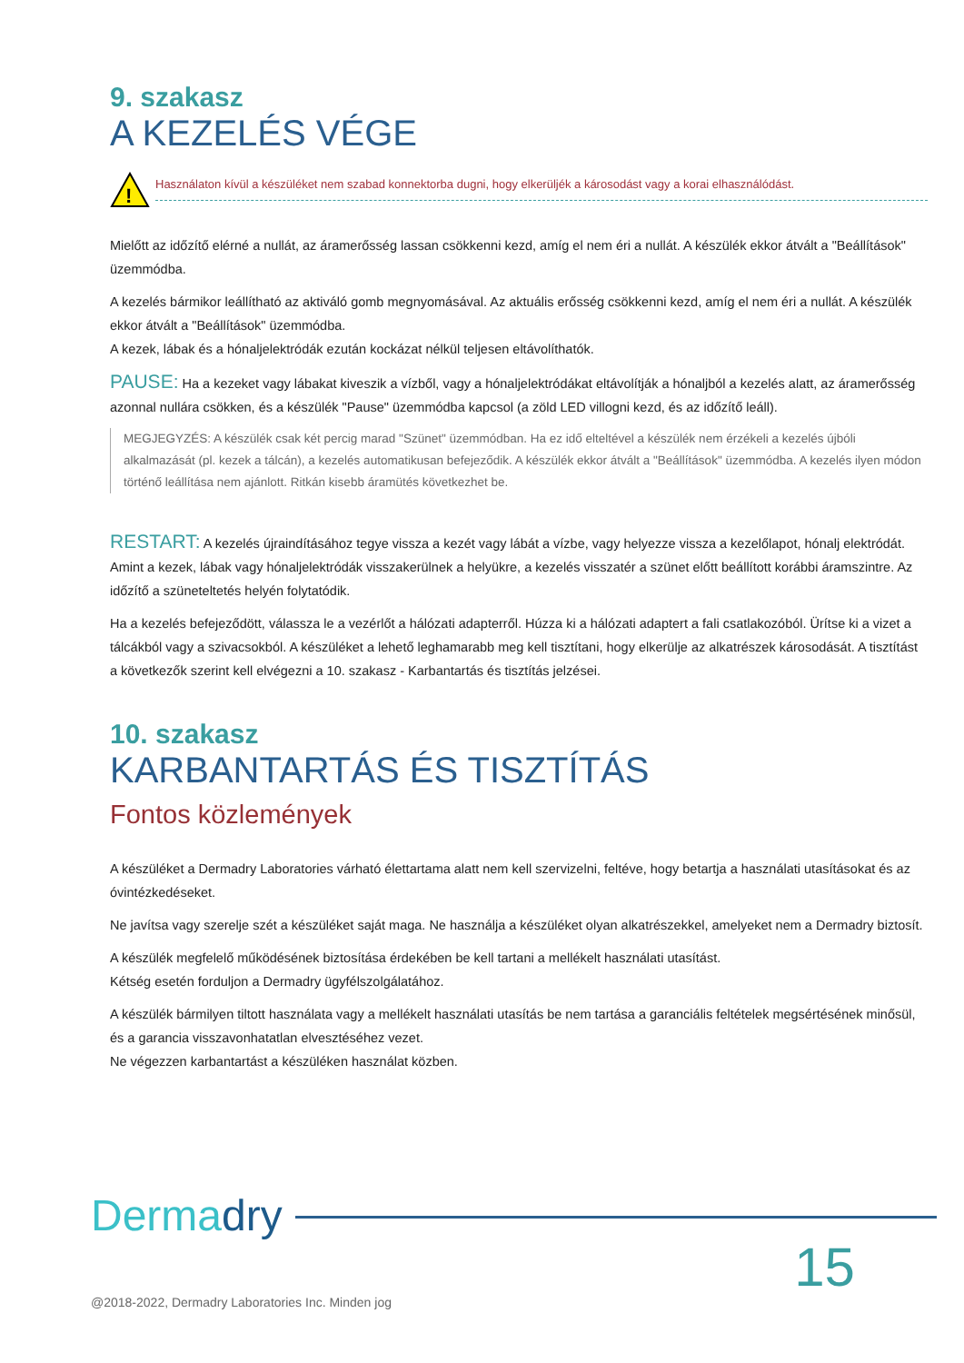9. szakasz
A KEZELÉS VÉGE
!
Használaton kívül a készüléket nem szabad konnektorba dugni, hogy elkerüljék a károsodást vagy a korai elhasználódást.
Mielőtt az időzítő elérné a nullát, az áramerősség lassan csökkenni kezd, amíg el nem éri a nullát. A készülék ekkor átvált a "Beállítások" üzemmódba.
A kezelés bármikor leállítható az aktiváló gomb megnyomásával. Az aktuális erősség csökkenni kezd, amíg el nem éri a nullát. A készülék ekkor átvált a "Beállítások" üzemmódba.
A kezek, lábak és a hónaljelektródák ezután kockázat nélkül teljesen eltávolíthatók.
PAUSE: Ha a kezeket vagy lábakat kiveszik a vízből, vagy a hónaljelektródákat eltávolítják a hónaljból a kezelés alatt, az áramerősség azonnal nullára csökken, és a készülék "Pause" üzemmódba kapcsol (a zöld LED villogni kezd, és az időzítő leáll).
MEGJEGYZÉS: A készülék csak két percig marad "Szünet" üzemmódban. Ha ez idő elteltével a készülék nem érzékeli a kezelés újbóli alkalmazását (pl. kezek a tálcán), a kezelés automatikusan befejeződik. A készülék ekkor átvált a "Beállítások" üzemmódba. A kezelés ilyen módon történő leállítása nem ajánlott. Ritkán kisebb áramütés következhet be.
RESTART: A kezelés újraindításához tegye vissza a kezét vagy lábát a vízbe, vagy helyezze vissza a kezelőlapot, hónalj elektródát. Amint a kezek, lábak vagy hónaljelektródák visszakerülnek a helyükre, a kezelés visszatér a szünet előtt beállított korábbi áramszintre. Az időzítő a szüneteltetés helyén folytatódik.
Ha a kezelés befejeződött, válassza le a vezérlőt a hálózati adapterről. Húzza ki a hálózati adaptert a fali csatlakozóból. Ürítse ki a vizet a tálcákból vagy a szivacsokból. A készüléket a lehető leghamarabb meg kell tisztítani, hogy elkerülje az alkatrészek károsodását. A tisztítást a következők szerint kell elvégezni a 10. szakasz - Karbantartás és tisztítás jelzései.
10. szakasz
KARBANTARTÁS ÉS TISZTÍTÁS
Fontos közlemények
A készüléket a Dermadry Laboratories várható élettartama alatt nem kell szervizelni, feltéve, hogy betartja a használati utasításokat és az óvintézkedéseket.
Ne javítsa vagy szerelje szét a készüléket saját maga. Ne használja a készüléket olyan alkatrészekkel, amelyeket nem a Dermadry biztosít.
A készülék megfelelő működésének biztosítása érdekében be kell tartani a mellékelt használati utasítást.
Kétség esetén forduljon a Dermadry ügyfélszolgálatához.
A készülék bármilyen tiltott használata vagy a mellékelt használati utasítás be nem tartása a garanciális feltételek megsértésének minősül, és a garancia visszavonhatatlan elvesztéséhez vezet.
Ne végezzen karbantartást a készüléken használat közben.
Dermadry
15
@2018-2022, Dermadry Laboratories Inc. Minden jog